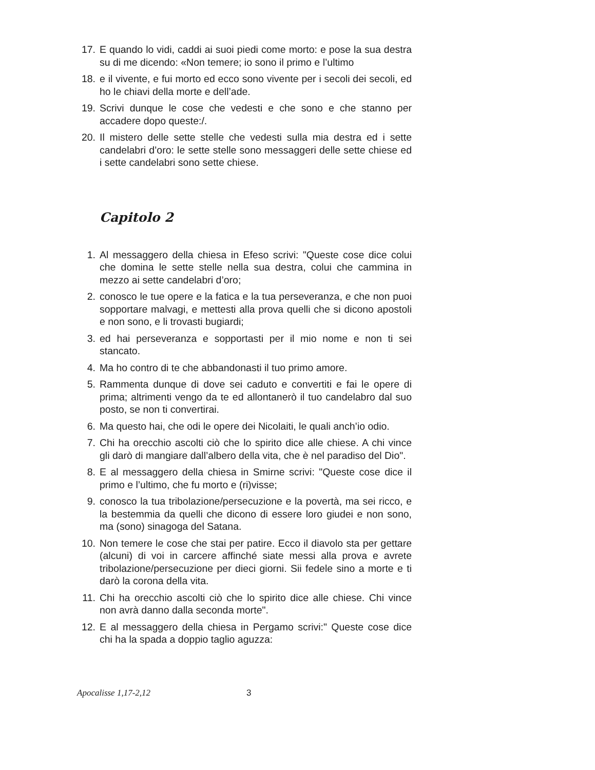17. E quando lo vidi, caddi ai suoi piedi come morto: e pose la sua destra su di me dicendo: «Non temere; io sono il primo e l’ultimo
18. e il vivente, e fui morto ed ecco sono vivente per i secoli dei secoli, ed ho le chiavi della morte e dell’ade.
19. Scrivi dunque le cose che vedesti e che sono e che stanno per accadere dopo queste:/.
20. Il mistero delle sette stelle che vedesti sulla mia destra ed i sette candelabri d’oro: le sette stelle sono messaggeri delle sette chiese ed i sette candelabri sono sette chiese.
Capitolo 2
1. Al messaggero della chiesa in Efeso scrivi: "Queste cose dice colui che domina le sette stelle nella sua destra, colui che cammina in mezzo ai sette candelabri d’oro;
2. conosco le tue opere e la fatica e la tua perseveranza, e che non puoi sopportare malvagi, e mettesti alla prova quelli che si dicono apostoli e non sono, e li trovasti bugiardi;
3. ed hai perseveranza e sopportasti per il mio nome e non ti sei stancato.
4. Ma ho contro di te che abbandonasti il tuo primo amore.
5. Rammenta dunque di dove sei caduto e convertiti e fai le opere di prima; altrimenti vengo da te ed allontanerò il tuo candelabro dal suo posto, se non ti convertirai.
6. Ma questo hai, che odi le opere dei Nicolaiti, le quali anch’io odio.
7. Chi ha orecchio ascolti ciò che lo spirito dice alle chiese. A chi vince gli darò di mangiare dall’albero della vita, che è nel paradiso del Dio".
8. E al messaggero della chiesa in Smirne scrivi: "Queste cose dice il primo e l’ultimo, che fu morto e (ri)visse;
9. conosco la tua tribolazione/persecuzione e la povertà, ma sei ricco, e la bestemmia da quelli che dicono di essere loro giudei e non sono, ma (sono) sinagoga del Satana.
10. Non temere le cose che stai per patire. Ecco il diavolo sta per gettare (alcuni) di voi in carcere affinché siate messi alla prova e avrete tribolazione/persecuzione per dieci giorni. Sii fedele sino a morte e ti darò la corona della vita.
11. Chi ha orecchio ascolti ciò che lo spirito dice alle chiese. Chi vince non avrà danno dalla seconda morte".
12. E al messaggero della chiesa in Pergamo scrivi:" Queste cose dice chi ha la spada a doppio taglio aguzza:
Apocalisse 1,17-2,12 3